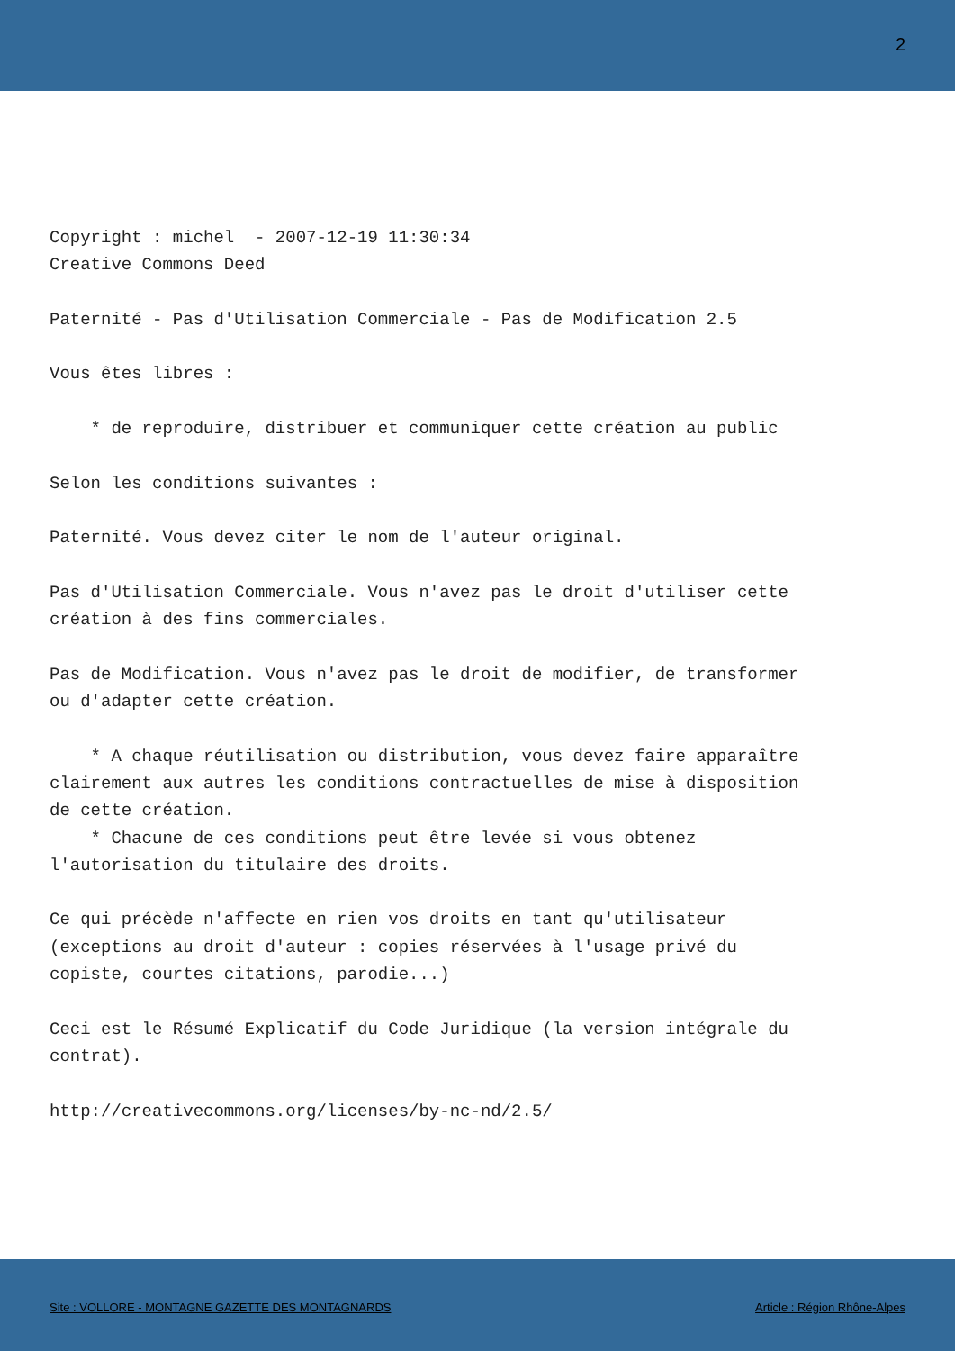2
Copyright : michel  - 2007-12-19 11:30:34
Creative Commons Deed

Paternité - Pas d'Utilisation Commerciale - Pas de Modification 2.5

Vous êtes libres :

    * de reproduire, distribuer et communiquer cette création au public

Selon les conditions suivantes :

Paternité. Vous devez citer le nom de l'auteur original.

Pas d'Utilisation Commerciale. Vous n'avez pas le droit d'utiliser cette
création à des fins commerciales.

Pas de Modification. Vous n'avez pas le droit de modifier, de transformer
ou d'adapter cette création.

    * A chaque réutilisation ou distribution, vous devez faire apparaître
clairement aux autres les conditions contractuelles de mise à disposition
de cette création.
    * Chacune de ces conditions peut être levée si vous obtenez
l'autorisation du titulaire des droits.

Ce qui précède n'affecte en rien vos droits en tant qu'utilisateur
(exceptions au droit d'auteur : copies réservées à l'usage privé du
copiste, courtes citations, parodie...)

Ceci est le Résumé Explicatif du Code Juridique (la version intégrale du
contrat).

http://creativecommons.org/licenses/by-nc-nd/2.5/
Site : VOLLORE - MONTAGNE GAZETTE DES MONTAGNARDS Article : Région Rhône-Alpes